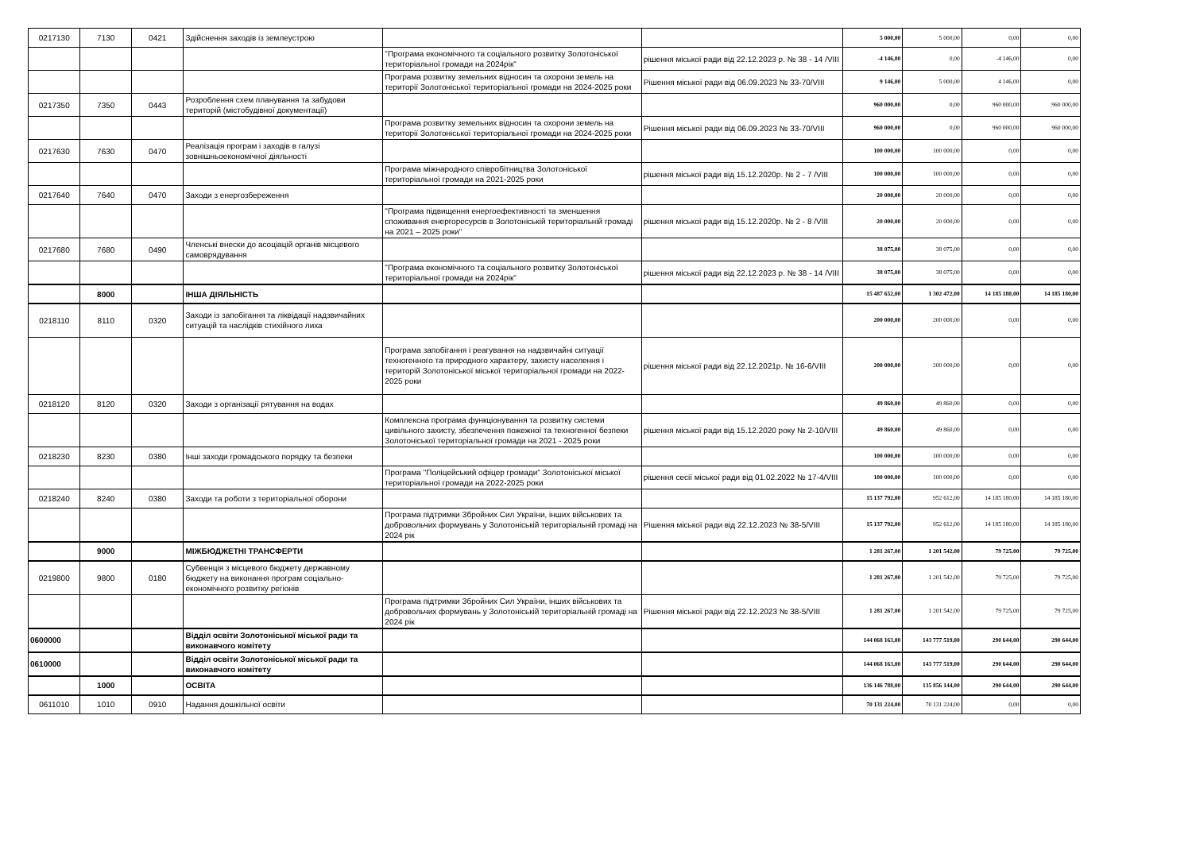| 0217130 | 7130 | 0421 | Здійснення заходів із землеустрою | | | 5 000,00 | 5 000,00 | 0,00 | 0,00 |
| | | | | "Програма економічного та соціального розвитку Золотоніської територіальної громади на 2024рік" | рішення міської ради від 22.12.2023 р. № 38 - 14 /VIII | -4 146,00 | 0,00 | -4 146,00 | 0,00 |
| | | | | Програма розвитку земельних відносин та охорони земель на території Золотоніської територіальної громади на 2024-2025 роки | Рішення міської ради від 06.09.2023 № 33-70/VIII | 9 146,00 | 5 000,00 | 4 146,00 | 0,00 |
| 0217350 | 7350 | 0443 | Розроблення схем планування та забудови територій (містобудівної документації) | | | 960 000,00 | 0,00 | 960 000,00 | 960 000,00 |
| | | | | Програма розвитку земельних відносин та охорони земель на території Золотоніської територіальної громади на 2024-2025 роки | Рішення міської ради від 06.09.2023 № 33-70/VIII | 960 000,00 | 0,00 | 960 000,00 | 960 000,00 |
| 0217630 | 7630 | 0470 | Реалізація програм і заходів в галузі зовнішньоекономічної діяльності | | | 100 000,00 | 100 000,00 | 0,00 | 0,00 |
| | | | | Програма міжнародного співробітництва Золотоніської територіальної громади на 2021-2025 роки | рішення міської ради від 15.12.2020р. № 2 - 7 /VIII | 100 000,00 | 100 000,00 | 0,00 | 0,00 |
| 0217640 | 7640 | 0470 | Заходи з енергозбереження | | | 20 000,00 | 20 000,00 | 0,00 | 0,00 |
| | | | | "Програма підвищення енергоефективності та зменшення споживання енергоресурсів в Золотоніській територіальній громаді на 2021 – 2025 роки" | рішення міської ради від 15.12.2020р. № 2 - 8 /VIII | 20 000,00 | 20 000,00 | 0,00 | 0,00 |
| 0217680 | 7680 | 0490 | Членські внески до асоціацій органів місцевого самоврядування | | | 38 075,00 | 38 075,00 | 0,00 | 0,00 |
| | | | | "Програма економічного та соціального розвитку Золотоніської територіальної громади на 2024рік" | рішення міської ради від 22.12.2023 р. № 38 - 14 /VIII | 38 075,00 | 38 075,00 | 0,00 | 0,00 |
| | 8000 | | ІНША ДІЯЛЬНІСТЬ | | | 15 487 652,00 | 1 302 472,00 | 14 185 180,00 | 14 185 180,00 |
| 0218110 | 8110 | 0320 | Заходи із запобігання та ліквідації надзвичайних ситуацій та наслідків стихійного лиха | | | 200 000,00 | 200 000,00 | 0,00 | 0,00 |
| | | | | Програма запобігання і реагування на надзвичайні ситуації техногенного та природного характеру, захисту населення і територій Золотоніської міської територіальної громади на 2022-2025 роки | рішення міської ради від 22.12.2021р. № 16-6/VIII | 200 000,00 | 200 000,00 | 0,00 | 0,00 |
| 0218120 | 8120 | 0320 | Заходи з організації рятування на водах | | | 49 860,00 | 49 860,00 | 0,00 | 0,00 |
| | | | | Комплексна програма функціонування та розвитку системи цивільного захисту, збезпечення пожежної та техногенної безпеки Золотоніської територіальної громади на 2021 - 2025 роки | рішення міської ради від 15.12.2020 року № 2-10/VIII | 49 860,00 | 49 860,00 | 0,00 | 0,00 |
| 0218230 | 8230 | 0380 | Інші заходи громадського порядку та безпеки | | | 100 000,00 | 100 000,00 | 0,00 | 0,00 |
| | | | | Програма "Поліцейський офіцер громади" Золотоніської міської територіальної громади на 2022-2025 роки | рішення сесії міської ради від 01.02.2022 № 17-4/VIII | 100 000,00 | 100 000,00 | 0,00 | 0,00 |
| 0218240 | 8240 | 0380 | Заходи та роботи з територіальної оборони | | | 15 137 792,00 | 952 612,00 | 14 185 180,00 | 14 185 180,00 |
| | | | | Програма підтримки Збройних Сил України, інших військових та добровольчих формувань у Золотоніській територіальній громаді на 2024 рік | Рішення міської ради від 22.12.2023 № 38-5/VIII | 15 137 792,00 | 952 612,00 | 14 185 180,00 | 14 185 180,00 |
| | 9000 | | МІЖБЮДЖЕТНІ ТРАНСФЕРТИ | | | 1 281 267,00 | 1 201 542,00 | 79 725,00 | 79 725,00 |
| 0219800 | 9800 | 0180 | Субвенція з місцевого бюджету державному бюджету на виконання програм соціально-економічного розвитку регіонів | | | 1 281 267,00 | 1 201 542,00 | 79 725,00 | 79 725,00 |
| | | | | Програма підтримки Збройних Сил України, інших військових та добровольчих формувань у Золотоніській територіальній громаді на 2024 рік | Рішення міської ради від 22.12.2023 № 38-5/VIII | 1 281 267,00 | 1 201 542,00 | 79 725,00 | 79 725,00 |
| 0600000 | | | Відділ освіти Золотоніської міської ради та виконавчого комітету | | | 144 068 163,00 | 143 777 519,00 | 290 644,00 | 290 644,00 |
| 0610000 | | | Відділ освіти Золотоніської міської ради та виконавчого комітету | | | 144 068 163,00 | 143 777 519,00 | 290 644,00 | 290 644,00 |
| | 1000 | | ОСВІТА | | | 136 146 788,00 | 135 856 144,00 | 290 644,00 | 290 644,00 |
| 0611010 | 1010 | 0910 | Надання дошкільної освіти | | | 70 131 224,00 | 70 131 224,00 | 0,00 | 0,00 |